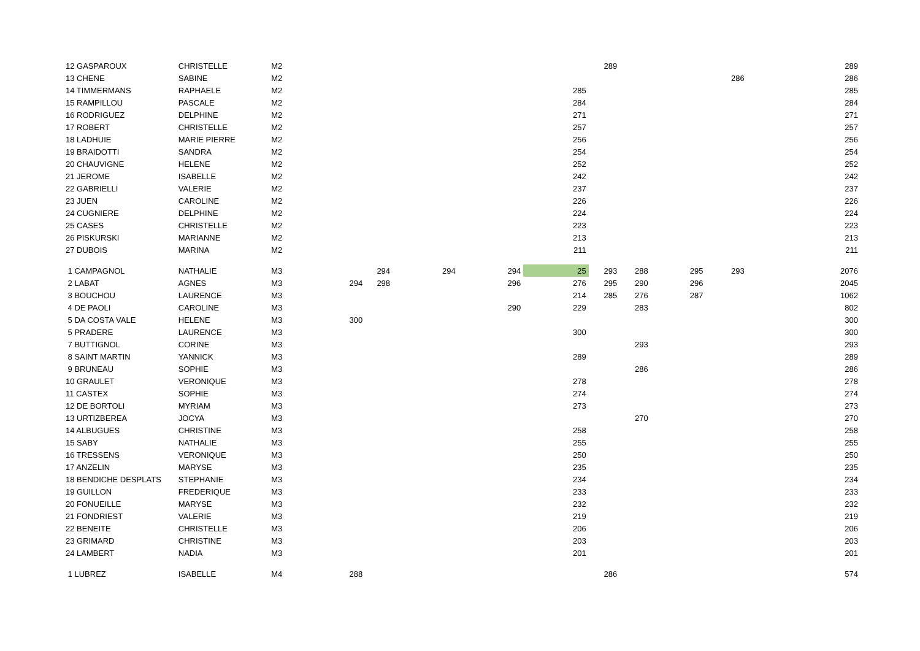| 12 GASPAROUX | CHRISTELLE | M2 | | | | | | 289 | | | | 289 |
| 13 CHENE | SABINE | M2 | | | | | | | | | 286 | 286 |
| 14 TIMMERMANS | RAPHAELE | M2 | | | | | 285 | | | | | 285 |
| 15 RAMPILLOU | PASCALE | M2 | | | | | 284 | | | | | 284 |
| 16 RODRIGUEZ | DELPHINE | M2 | | | | | 271 | | | | | 271 |
| 17 ROBERT | CHRISTELLE | M2 | | | | | 257 | | | | | 257 |
| 18 LADHUIE | MARIE PIERRE | M2 | | | | | 256 | | | | | 256 |
| 19 BRAIDOTTI | SANDRA | M2 | | | | | 254 | | | | | 254 |
| 20 CHAUVIGNE | HELENE | M2 | | | | | 252 | | | | | 252 |
| 21 JEROME | ISABELLE | M2 | | | | | 242 | | | | | 242 |
| 22 GABRIELLI | VALERIE | M2 | | | | | 237 | | | | | 237 |
| 23 JUEN | CAROLINE | M2 | | | | | 226 | | | | | 226 |
| 24 CUGNIERE | DELPHINE | M2 | | | | | 224 | | | | | 224 |
| 25 CASES | CHRISTELLE | M2 | | | | | 223 | | | | | 223 |
| 26 PISKURSKI | MARIANNE | M2 | | | | | 213 | | | | | 213 |
| 27 DUBOIS | MARINA | M2 | | | | | 211 | | | | | 211 |
| 1 CAMPAGNOL | NATHALIE | M3 | | 294 | 294 | 294 | 25 | 293 | 288 | 295 | 293 | 2076 |
| 2 LABAT | AGNES | M3 | 294 | 298 | | 296 | 276 | 295 | 290 | 296 | | 2045 |
| 3 BOUCHOU | LAURENCE | M3 | | | | | 214 | 285 | 276 | 287 | | 1062 |
| 4 DE PAOLI | CAROLINE | M3 | | | | 290 | 229 | | 283 | | | 802 |
| 5 DA COSTA VALE | HELENE | M3 | 300 | | | | | | | | | 300 |
| 5 PRADERE | LAURENCE | M3 | | | | | 300 | | | | | 300 |
| 7 BUTTIGNOL | CORINE | M3 | | | | | | | 293 | | | 293 |
| 8 SAINT MARTIN | YANNICK | M3 | | | | | 289 | | | | | 289 |
| 9 BRUNEAU | SOPHIE | M3 | | | | | | | 286 | | | 286 |
| 10 GRAULET | VERONIQUE | M3 | | | | | 278 | | | | | 278 |
| 11 CASTEX | SOPHIE | M3 | | | | | 274 | | | | | 274 |
| 12 DE BORTOLI | MYRIAM | M3 | | | | | 273 | | | | | 273 |
| 13 URTIZBEREA | JOCYA | M3 | | | | | | | 270 | | | 270 |
| 14 ALBUGUES | CHRISTINE | M3 | | | | | 258 | | | | | 258 |
| 15 SABY | NATHALIE | M3 | | | | | 255 | | | | | 255 |
| 16 TRESSENS | VERONIQUE | M3 | | | | | 250 | | | | | 250 |
| 17 ANZELIN | MARYSE | M3 | | | | | 235 | | | | | 235 |
| 18 BENDICHE DESPLATS | STEPHANIE | M3 | | | | | 234 | | | | | 234 |
| 19 GUILLON | FREDERIQUE | M3 | | | | | 233 | | | | | 233 |
| 20 FONUEILLE | MARYSE | M3 | | | | | 232 | | | | | 232 |
| 21 FONDRIEST | VALERIE | M3 | | | | | 219 | | | | | 219 |
| 22 BENEITE | CHRISTELLE | M3 | | | | | 206 | | | | | 206 |
| 23 GRIMARD | CHRISTINE | M3 | | | | | 203 | | | | | 203 |
| 24 LAMBERT | NADIA | M3 | | | | | 201 | | | | | 201 |
| 1 LUBREZ | ISABELLE | M4 | 288 | | | | | 286 | | | | 574 |